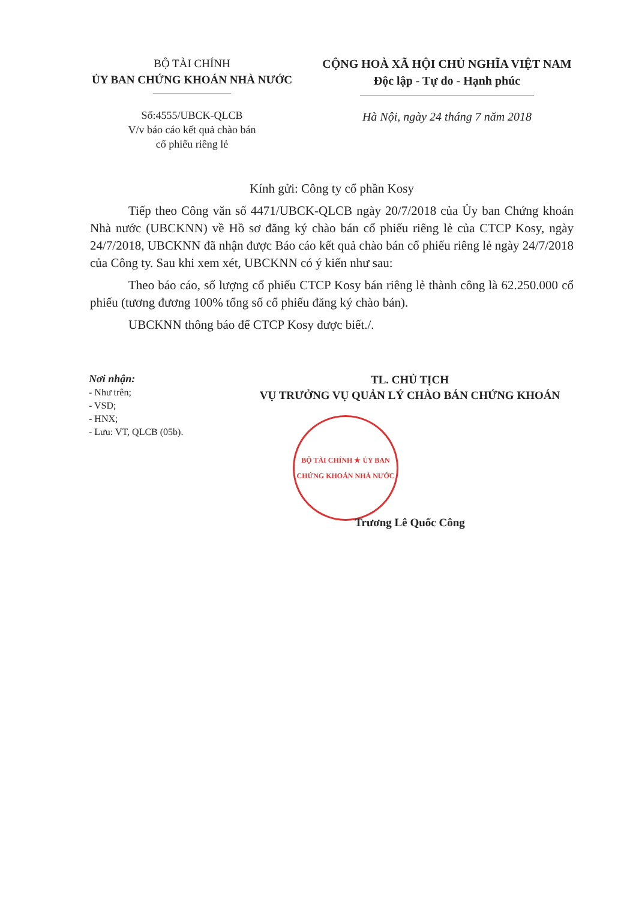BỘ TÀI CHÍNH
ỦY BAN CHỨNG KHOÁN NHÀ NƯỚC
CỘNG HOÀ XÃ HỘI CHỦ NGHĨA VIỆT NAM
Độc lập - Tự do - Hạnh phúc
Số:4555/UBCK-QLCB
V/v báo cáo kết quả chào bán
cổ phiếu riêng lẻ
Hà Nội, ngày 24 tháng 7 năm 2018
Kính gửi: Công ty cổ phần Kosy
Tiếp theo Công văn số 4471/UBCK-QLCB ngày 20/7/2018 của Ủy ban Chứng khoán Nhà nước (UBCKNN) về Hồ sơ đăng ký chào bán cổ phiếu riêng lẻ của CTCP Kosy, ngày 24/7/2018, UBCKNN đã nhận được Báo cáo kết quả chào bán cổ phiếu riêng lẻ ngày 24/7/2018 của Công ty. Sau khi xem xét, UBCKNN có ý kiến như sau:
Theo báo cáo, số lượng cổ phiếu CTCP Kosy bán riêng lẻ thành công là 62.250.000 cổ phiếu (tương đương 100% tổng số cổ phiếu đăng ký chào bán).
UBCKNN thông báo để CTCP Kosy được biết./.
Nơi nhận:
- Như trên;
- VSD;
- HNX;
- Lưu: VT, QLCB (05b).
TL. CHỦ TỊCH
VỤ TRƯỞNG VỤ QUẢN LÝ CHÀO BÁN CHỨNG KHOÁN
BỘ TÀI CHÍNH ★ ỦY BAN CHỨNG KHOÁN NHÀ NƯỚC
Trương Lê Quốc Công